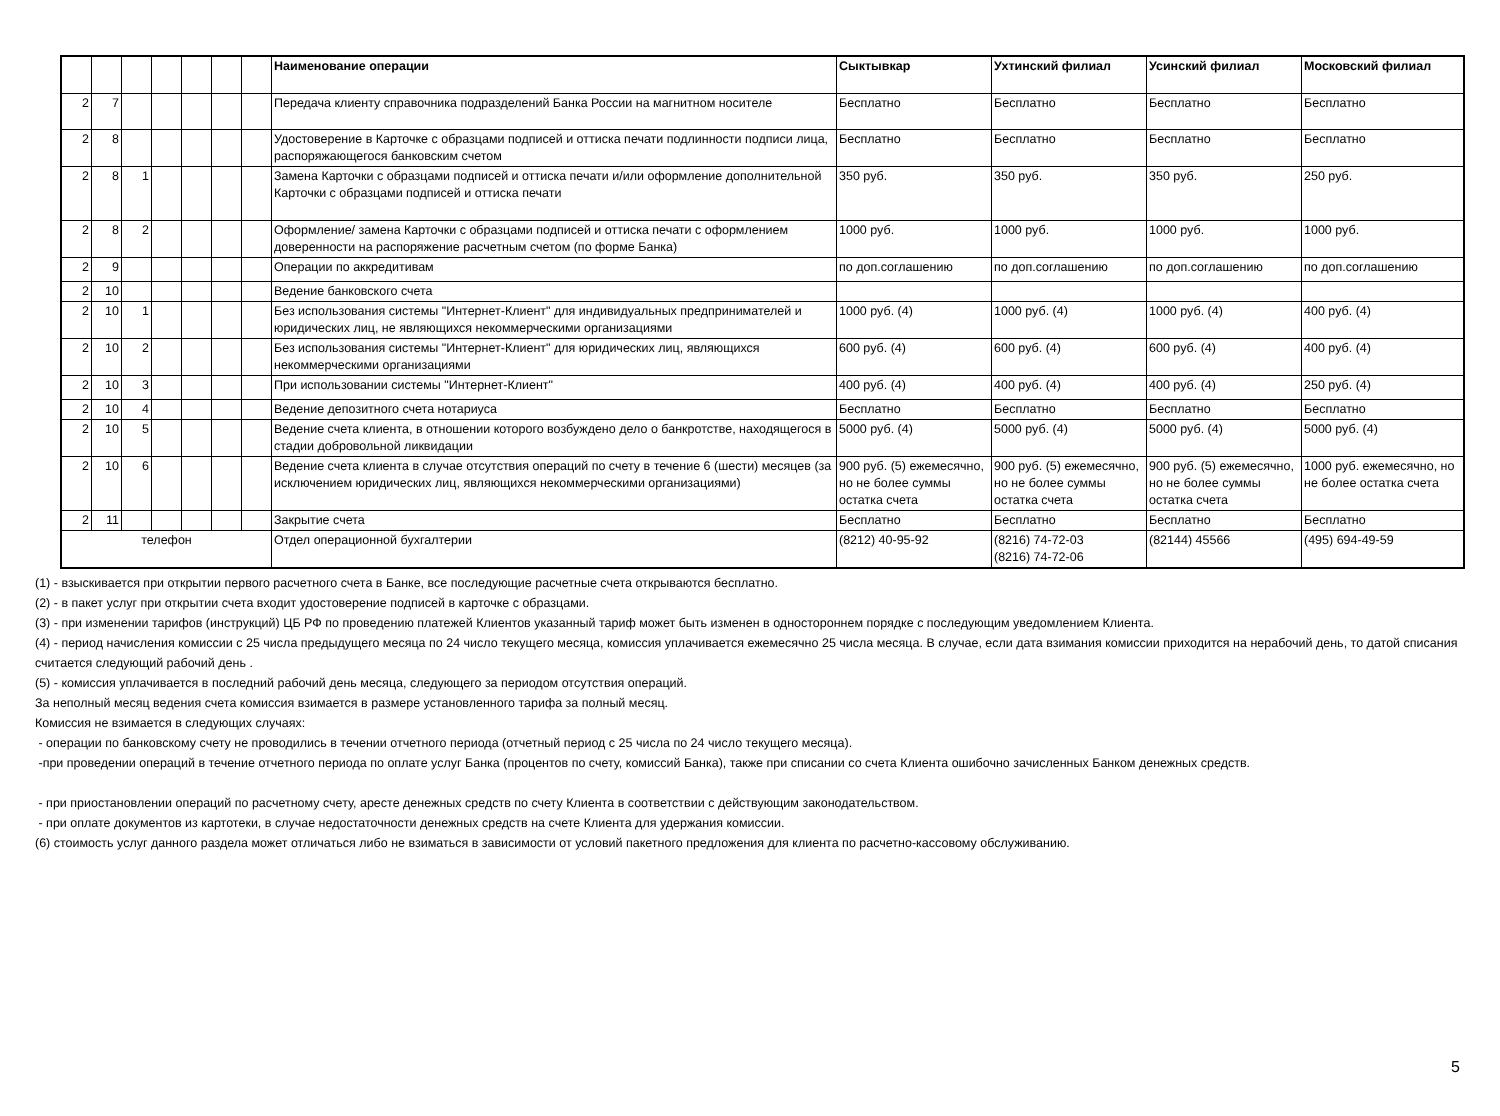| | | | | | | | Наименование операции | Сыктывкар | Ухтинский филиал | Усинский филиал | Московский филиал |
| --- | --- | --- | --- | --- | --- | --- | --- | --- | --- | --- | --- |
| 2 | 7 | | | | | | Передача клиенту справочника подразделений Банка России на магнитном носителе | Бесплатно | Бесплатно | Бесплатно | Бесплатно |
| 2 | 8 | | | | | | Удостоверение в Карточке с образцами подписей и оттиска печати подлинности подписи лица, распоряжающегося банковским счетом | Бесплатно | Бесплатно | Бесплатно | Бесплатно |
| 2 | 8 | 1 | | | | | Замена Карточки с образцами подписей и оттиска печати и/или оформление дополнительной Карточки с образцами подписей и оттиска печати | 350 руб. | 350 руб. | 350 руб. | 250 руб. |
| 2 | 8 | 2 | | | | | Оформление/ замена Карточки с образцами подписей и оттиска печати с оформлением доверенности на распоряжение расчетным счетом (по форме Банка) | 1000 руб. | 1000 руб. | 1000 руб. | 1000 руб. |
| 2 | 9 | | | | | | Операции по аккредитивам | по доп.соглашению | по доп.соглашению | по доп.соглашению | по доп.соглашению |
| 2 | 10 | | | | | | Ведение банковского счета | | | | |
| 2 | 10 | 1 | | | | | Без использования системы "Интернет-Клиент" для индивидуальных предпринимателей и юридических лиц, не являющихся некоммерческими организациями | 1000 руб. (4) | 1000 руб. (4) | 1000 руб. (4) | 400 руб. (4) |
| 2 | 10 | 2 | | | | | Без использования системы "Интернет-Клиент" для юридических лиц, являющихся некоммерческими организациями | 600 руб. (4) | 600 руб. (4) | 600 руб. (4) | 400 руб. (4) |
| 2 | 10 | 3 | | | | | При использовании системы "Интернет-Клиент" | 400 руб. (4) | 400 руб. (4) | 400 руб. (4) | 250 руб. (4) |
| 2 | 10 | 4 | | | | | Ведение депозитного счета нотариуса | Бесплатно | Бесплатно | Бесплатно | Бесплатно |
| 2 | 10 | 5 | | | | | Ведение счета клиента, в отношении которого возбуждено дело о банкротстве, находящегося в стадии добровольной ликвидации | 5000 руб. (4) | 5000 руб. (4) | 5000 руб. (4) | 5000 руб. (4) |
| 2 | 10 | 6 | | | | | Ведение счета клиента в случае отсутствия операций по счету в течение 6 (шести) месяцев (за исключением юридических лиц, являющихся некоммерческими организациями) | 900 руб. (5) ежемесячно, но не более суммы остатка счета | 900 руб. (5) ежемесячно, но не более суммы остатка счета | 900 руб. (5) ежемесячно, но не более суммы остатка счета | 1000 руб. ежемесячно, но не более остатка счета |
| 2 | 11 | | | | | | Закрытие счета | Бесплатно | Бесплатно | Бесплатно | Бесплатно |
| телефон | | | | | | | Отдел операционной бухгалтерии | (8212) 40-95-92 | (8216) 74-72-03 (8216) 74-72-06 | (82144) 45566 | (495) 694-49-59 |
(1) - взыскивается при открытии первого расчетного счета в Банке, все последующие расчетные счета открываются бесплатно.
(2) - в пакет услуг при открытии счета входит удостоверение подписей в карточке с образцами.
(3) - при изменении тарифов (инструкций) ЦБ РФ по проведению платежей Клиентов указанный тариф может быть изменен в одностороннем порядке с последующим уведомлением Клиента.
(4) - период начисления комиссии с 25 числа предыдущего месяца по 24 число текущего месяца, комиссия уплачивается ежемесячно 25 числа месяца. В случае, если дата взимания комиссии приходится на нерабочий день, то датой списания считается следующий рабочий день .
(5) - комиссия уплачивается в последний рабочий день месяца, следующего за периодом отсутствия операций.
За неполный месяц ведения счета комиссия взимается в размере установленного тарифа за полный месяц.
Комиссия не взимается в следующих случаях:
- операции по банковскому счету не проводились в течении отчетного периода (отчетный период с 25 числа по 24 число текущего месяца).
-при проведении операций в течение отчетного периода по оплате услуг Банка (процентов по счету, комиссий Банка), также при списании со счета Клиента ошибочно зачисленных Банком денежных средств.
- при приостановлении операций по расчетному счету, аресте денежных средств по счету Клиента в соответствии с действующим законодательством.
- при оплате документов из картотеки, в случае недостаточности денежных средств на счете Клиента для удержания комиссии.
(6) стоимость услуг данного раздела может отличаться либо не взиматься в зависимости от условий пакетного предложения для клиента по расчетно-кассовому обслуживанию.
5